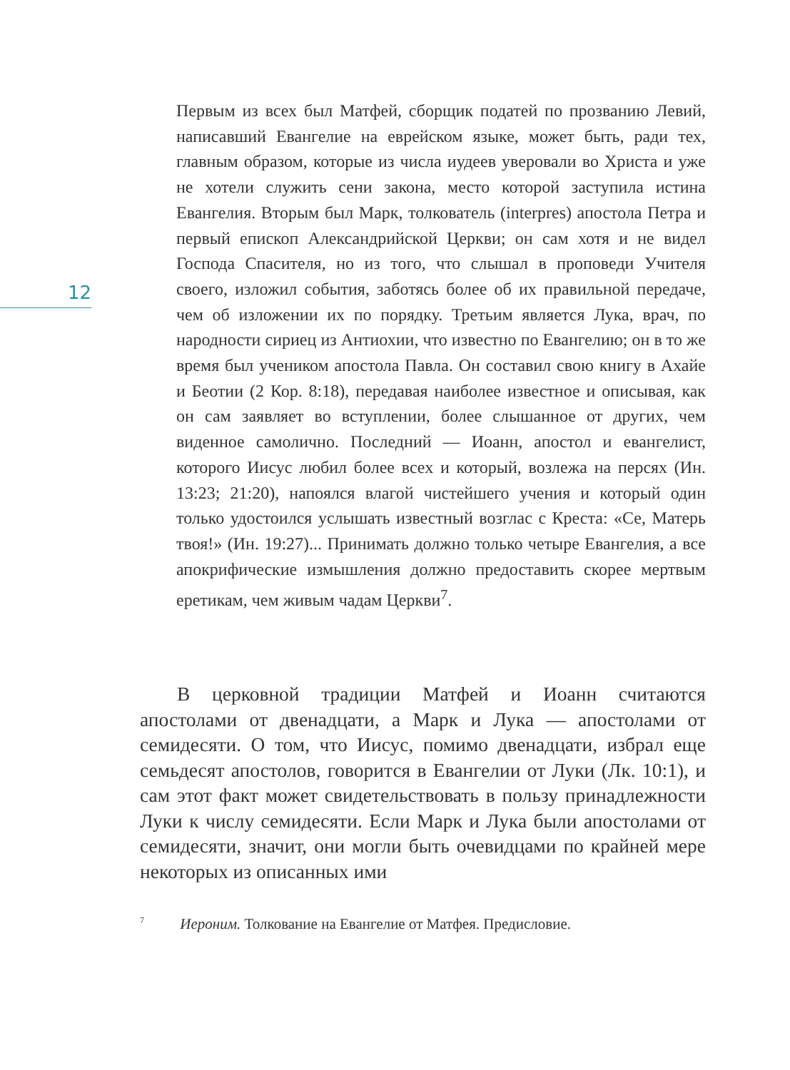12
Первым из всех был Матфей, сборщик податей по прозванию Левий, написавший Евангелие на еврейском языке, может быть, ради тех, главным образом, которые из числа иудеев уверовали во Христа и уже не хотели служить сени закона, место которой заступила истина Евангелия. Вторым был Марк, толкователь (interpres) апостола Петра и первый епископ Александрийской Церкви; он сам хотя и не видел Господа Спасителя, но из того, что слышал в проповеди Учителя своего, изложил события, заботясь более об их правильной передаче, чем об изложении их по порядку. Третьим является Лука, врач, по народности сириец из Антиохии, что известно по Евангелию; он в то же время был учеником апостола Павла. Он составил свою книгу в Ахайе и Беотии (2 Кор. 8:18), передавая наиболее известное и описывая, как он сам заявляет во вступлении, более слышанное от других, чем виденное самолично. Последний — Иоанн, апостол и евангелист, которого Иисус любил более всех и который, возлежа на персях (Ин. 13:23; 21:20), напоялся влагой чистейшего учения и который один только удостоился услышать известный возглас с Креста: «Се, Матерь твоя!» (Ин. 19:27)... Принимать должно только четыре Евангелия, а все апокрифические измышления должно предоставить скорее мертвым еретикам, чем живым чадам Церкви<sup>7</sup>.
В церковной традиции Матфей и Иоанн считаются апостолами от двенадцати, а Марк и Лука — апостолами от семидесяти. О том, что Иисус, помимо двенадцати, избрал еще семьдесят апостолов, говорится в Евангелии от Луки (Лк. 10:1), и сам этот факт может свидетельствовать в пользу принадлежности Луки к числу семидесяти. Если Марк и Лука были апостолами от семидесяти, значит, они могли быть очевидцами по крайней мере некоторых из описанных ими
<sup>7</sup> Иероним. Толкование на Евангелие от Матфея. Предисловие.